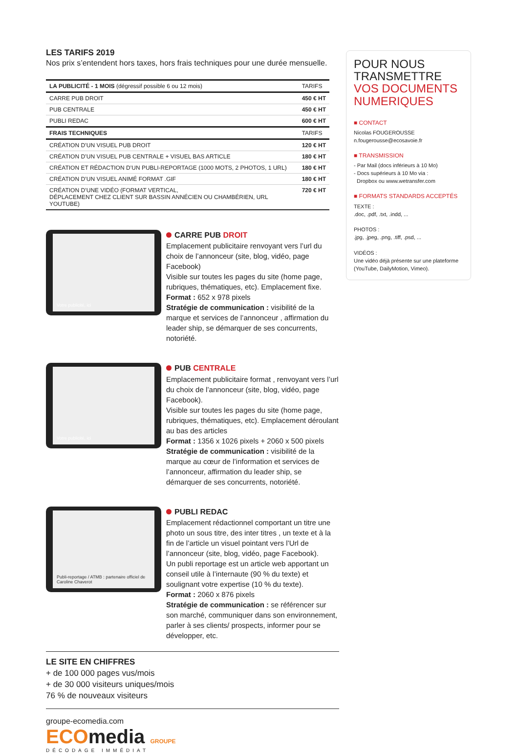LES TARIFS 2019
Nos prix s’entendent hors taxes, hors frais techniques pour une durée mensuelle.
| LA PUBLICITÉ - 1 MOIS (dégressif possible 6 ou 12 mois) | TARIFS |
| CARRE PUB DROIT | 450 € HT |
| PUB CENTRALE | 450 € HT |
| PUBLI REDAC | 600 € HT |
| FRAIS TECHNIQUES | TARIFS |
| CRÉATION D’UN VISUEL PUB DROIT | 120 € HT |
| CRÉATION D’UN VISUEL PUB CENTRALE + VISUEL BAS ARTICLE | 180 € HT |
| CRÉATION ET RÉDACTION D’UN PUBLI-REPORTAGE (1000 MOTS, 2 PHOTOS, 1 URL) | 180 € HT |
| CRÉATION D’UN VISUEL ANIMÉ FORMAT .GIF | 180 € HT |
| CRÉATION D’UNE VIDÉO (FORMAT VERTICAL, DÉPLACEMENT CHEZ CLIENT SUR BASSIN ANNÉCIEN OU CHAMBÉRIEN, URL YOUTUBE) | 720 € HT |
Votre publicité, ici
CARRE PUB DROIT
Emplacement publicitaire renvoyant vers l’url du choix de l’annonceur (site, blog, vidéo, page Facebook)
Visible sur toutes les pages du site (home page, rubriques, thématiques, etc). Emplacement fixe.
Format : 652 x 978 pixels
Stratégie de communication : visibilité de la marque et services de l’annonceur , affirmation du leader ship, se démarquer de ses concurrents, notoriété.
Votre publicité, ici
PUB CENTRALE
Emplacement publicitaire format , renvoyant vers l’url du choix de l’annonceur (site, blog, vidéo, page Facebook).
Visible sur toutes les pages du site (home page, rubriques, thématiques, etc). Emplacement déroulant au bas des articles
Format : 1356 x 1026 pixels + 2060 x 500 pixels
Stratégie de communication : visibilité de la marque au cœur de l’information et services de l’annonceur, affirmation du leader ship, se démarquer de ses concurrents, notoriété.
Publi-reportage / ATMB : partenaire officiel de Caroline Chaverot
PUBLI REDAC
Emplacement rédactionnel comportant un titre une photo un sous titre, des inter titres , un texte et à la fin de l’article un visuel pointant vers l’Url de l’annonceur (site, blog, vidéo, page Facebook).
Un publi reportage est un article web apportant un conseil utile à l’internaute (90 % du texte) et soulignant votre expertise (10 % du texte).
Format : 2060 x 876 pixels
Stratégie de communication : se référencer sur son marché, communiquer dans son environnement, parler à ses clients/ prospects, informer pour se développer, etc.
LE SITE EN CHIFFRES
+ de 100 000 pages vus/mois
+ de 30 000 visiteurs uniques/mois
76 % de nouveaux visiteurs
groupe-ecomedia.com
ECOmedia GROUPE
DÉCODAGE IMMÉDIAT
POUR NOUS
TRANSMETTRE
VOS DOCUMENTS
NUMERIQUES
■ CONTACT
Nicolas FOUGEROUSSE
n.fougerousse@ecosavoie.fr
■ TRANSMISSION
- Par Mail (docs inférieurs à 10 Mo)
- Docs supérieurs à 10 Mo via :
Dropbox ou www.wetransfer.com
■ FORMATS STANDARDS ACCEPTÉS
TEXTE :
.doc, .pdf, .txt, .indd, ...
PHOTOS :
.jpg, .jpeg, .png, .tiff, .psd, ...
VIDÉOS :
Une vidéo déjà présente sur une plateforme (YouTube, DailyMotion, Vimeo).